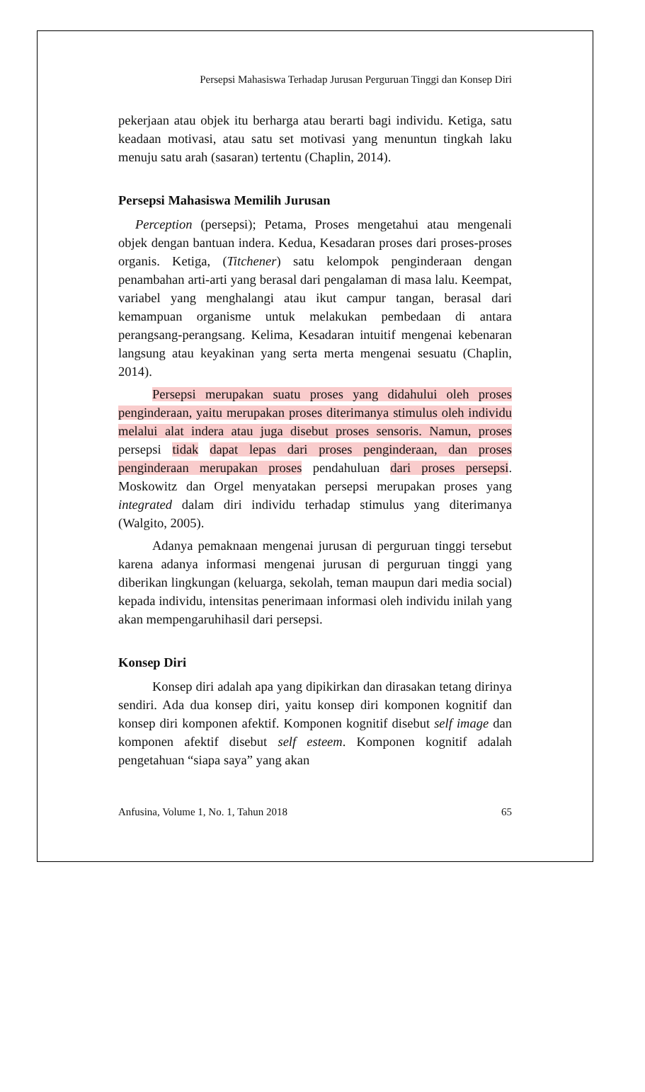Persepsi Mahasiswa Terhadap Jurusan Perguruan Tinggi dan Konsep Diri
pekerjaan atau objek itu berharga atau berarti bagi individu. Ketiga, satu keadaan motivasi, atau satu set motivasi yang menuntun tingkah laku menuju satu arah (sasaran) tertentu (Chaplin, 2014).
Persepsi Mahasiswa Memilih Jurusan
Perception (persepsi); Petama, Proses mengetahui atau mengenali objek dengan bantuan indera. Kedua, Kesadaran proses dari proses-proses organis. Ketiga, (Titchener) satu kelompok penginderaan dengan penambahan arti-arti yang berasal dari pengalaman di masa lalu. Keempat, variabel yang menghalangi atau ikut campur tangan, berasal dari kemampuan organisme untuk melakukan pembedaan di antara perangsang-perangsang. Kelima, Kesadaran intuitif mengenai kebenaran langsung atau keyakinan yang serta merta mengenai sesuatu (Chaplin, 2014).
Persepsi merupakan suatu proses yang didahului oleh proses penginderaan, yaitu merupakan proses diterimanya stimulus oleh individu melalui alat indera atau juga disebut proses sensoris. Namun, proses persepsi tidak dapat lepas dari proses penginderaan, dan proses penginderaan merupakan proses pendahuluan dari proses persepsi. Moskowitz dan Orgel menyatakan persepsi merupakan proses yang integrated dalam diri individu terhadap stimulus yang diterimanya (Walgito, 2005).
Adanya pemaknaan mengenai jurusan di perguruan tinggi tersebut karena adanya informasi mengenai jurusan di perguruan tinggi yang diberikan lingkungan (keluarga, sekolah, teman maupun dari media social) kepada individu, intensitas penerimaan informasi oleh individu inilah yang akan mempengaruhihasil dari persepsi.
Konsep Diri
Konsep diri adalah apa yang dipikirkan dan dirasakan tetang dirinya sendiri. Ada dua konsep diri, yaitu konsep diri komponen kognitif dan konsep diri komponen afektif. Komponen kognitif disebut self image dan komponen afektif disebut self esteem. Komponen kognitif adalah pengetahuan “siapa saya” yang akan
Anfusina, Volume 1, No. 1, Tahun 2018 65